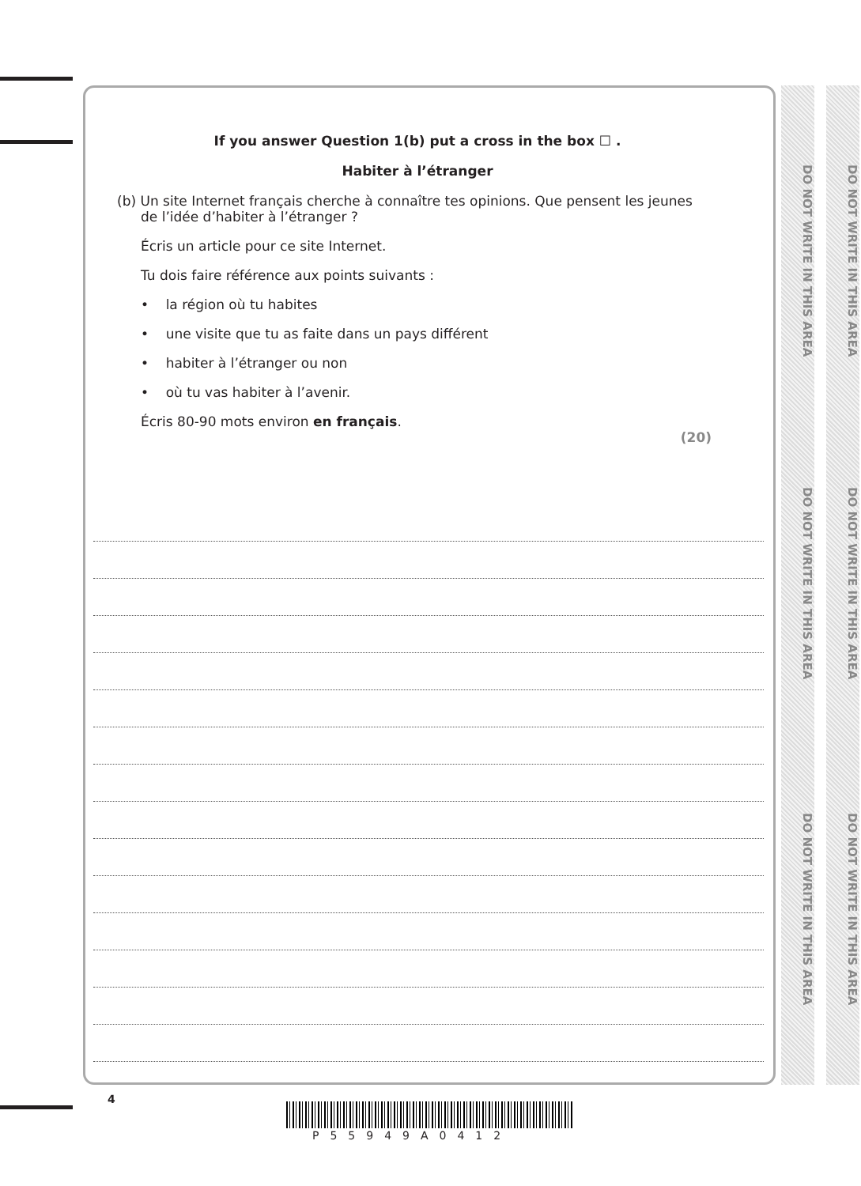DO NOT WRITE IN THIS AREA
DO NOT WRITE IN THIS AREA
DO NOT WRITE IN THIS AREA
DO NOT WRITE IN THIS AREA
DO NOT WRITE IN THIS AREA
DO NOT WRITE IN THIS AREA
If you answer Question 1(b) put a cross in the box ☐ .
Habiter à l’étranger
(b) Un site Internet français cherche à connaître tes opinions. Que pensent les jeunes
de l’idée d’habiter à l’étranger ?
Écris un article pour ce site Internet.
Tu dois faire référence aux points suivants :
• la région où tu habites
• une visite que tu as faite dans un pays différent
• habiter à l’étranger ou non
• où tu vas habiter à l’avenir.
Écris 80-90 mots environ en français.
(20)
4
P55949A0412